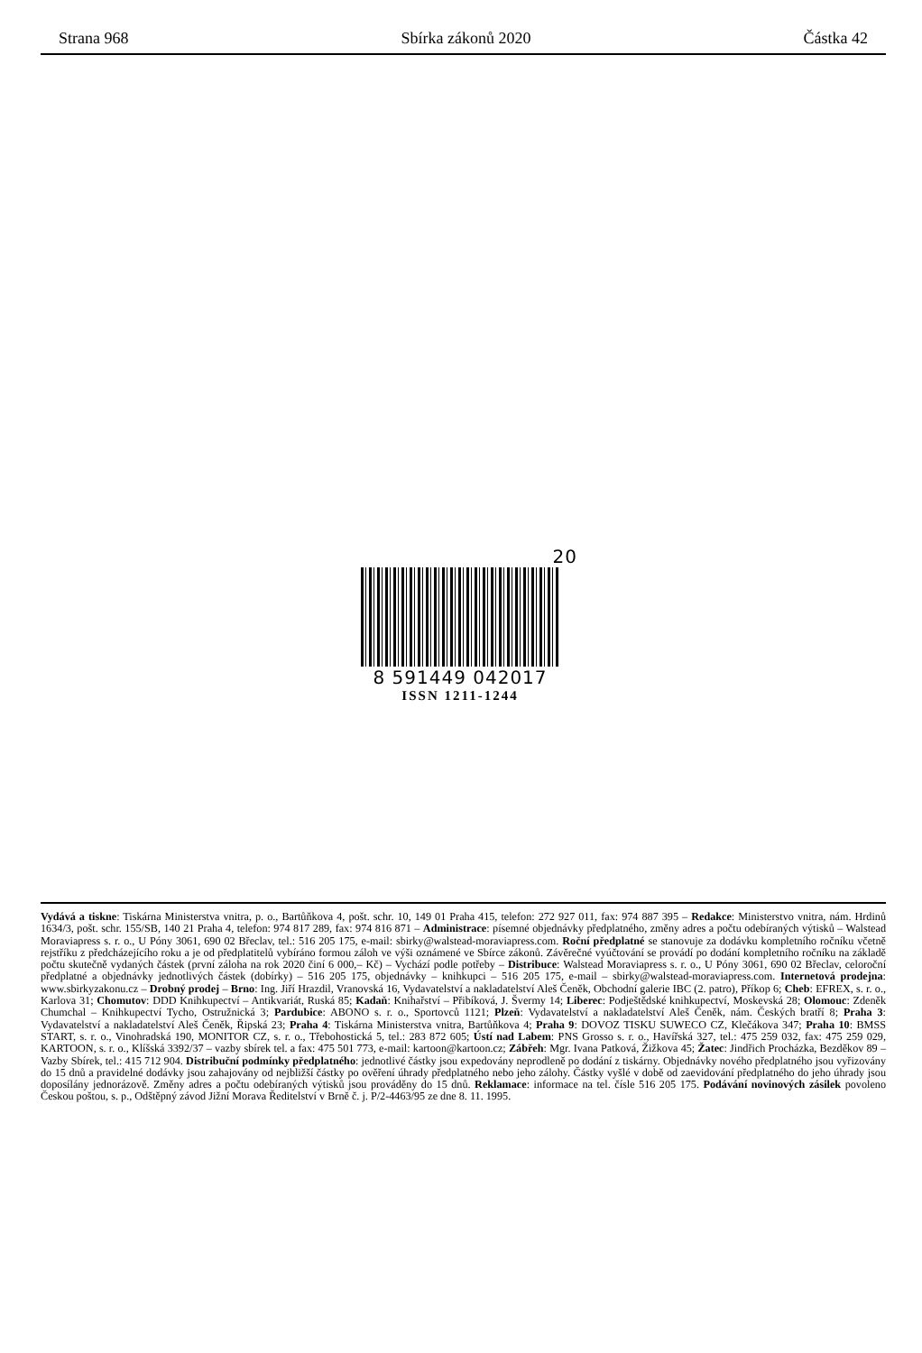Strana 968 Sbírka zákonů 2020 Částka 42
20
8 591449 042017
ISSN 1211-1244
Vydává a tiskne: Tiskárna Ministerstva vnitra, p. o., Bartůňkova 4, pošt. schr. 10, 149 01 Praha 415, telefon: 272 927 011, fax: 974 887 395 – Redakce: Ministerstvo vnitra, nám. Hrdinů 1634/3, pošt. schr. 155/SB, 140 21 Praha 4, telefon: 974 817 289, fax: 974 816 871 – Administrace: písemné objednávky předplatného, změny adres a počtu odebíraných výtisků – Walstead Moraviapress s. r. o., U Póny 3061, 690 02 Břeclav, tel.: 516 205 175, e-mail: sbirky@walstead-moraviapress.com. Roční předplatné se stanovuje za dodávku kompletního ročníku včetně rejstříku z předcházejícího roku a je od předplatitelů vybíráno formou záloh ve výši oznámené ve Sbírce zákonů. Závěrečné vyúčtování se provádí po dodání kompletního ročníku na základě počtu skutečně vydaných částek (první záloha na rok 2020 činí 6 000,– Kč) – Vychází podle potřeby – Distribuce: Walstead Moraviapress s. r. o., U Póny 3061, 690 02 Břeclav, celoroční předplatné a objednávky jednotlivých částek (dobírky) – 516 205 175, objednávky – knihkupci – 516 205 175, e-mail – sbirky@walstead-moraviapress.com. Internetová prodejna: www.sbirkyzakonu.cz – Drobný prodej – Brno: Ing. Jiří Hrazdil, Vranovská 16, Vydavatelství a nakladatelství Aleš Čeněk, Obchodní galerie IBC (2. patro), Příkop 6; Cheb: EFREX, s. r. o., Karlova 31; Chomutov: DDD Knihkupectví – Antikvariát, Ruská 85; Kadaň: Knihařství – Přibíková, J. Švermy 14; Liberec: Podještědské knihkupectví, Moskevská 28; Olomouc: Zdeněk Chumchal – Knihkupectví Tycho, Ostružnická 3; Pardubice: ABONO s. r. o., Sportovců 1121; Plzeň: Vydavatelství a nakladatelství Aleš Čeněk, nám. Českých bratří 8; Praha 3: Vydavatelství a nakladatelství Aleš Čeněk, Řipská 23; Praha 4: Tiskárna Ministerstva vnitra, Bartůňkova 4; Praha 9: DOVOZ TISKU SUWECO CZ, Klečákova 347; Praha 10: BMSS START, s. r. o., Vinohradská 190, MONITOR CZ, s. r. o., Třebohostická 5, tel.: 283 872 605; Ústí nad Labem: PNS Grosso s. r. o., Havířská 327, tel.: 475 259 032, fax: 475 259 029, KARTOON, s. r. o., Klíšská 3392/37 – vazby sbírek tel. a fax: 475 501 773, e-mail: kartoon@kartoon.cz; Zábřeh: Mgr. Ivana Patková, Žižkova 45; Žatec: Jindřich Procházka, Bezděkov 89 – Vazby Sbírek, tel.: 415 712 904. Distribuční podmínky předplatného: jednotlivé částky jsou expedovány neprodleně po dodání z tiskárny. Objednávky nového předplatného jsou vyřizovány do 15 dnů a pravidelné dodávky jsou zahajovány od nejbližší částky po ověření úhrady předplatného nebo jeho zálohy. Částky vyšlé v době od zaevidování předplatného do jeho úhrady jsou doposílány jednorázově. Změny adres a počtu odebíraných výtisků jsou prováděny do 15 dnů. Reklamace: informace na tel. čísle 516 205 175. Podávání novinových zásilek povoleno Českou poštou, s. p., Odštěpný závod Jižní Morava Ředitelství v Brně č. j. P/2-4463/95 ze dne 8. 11. 1995.